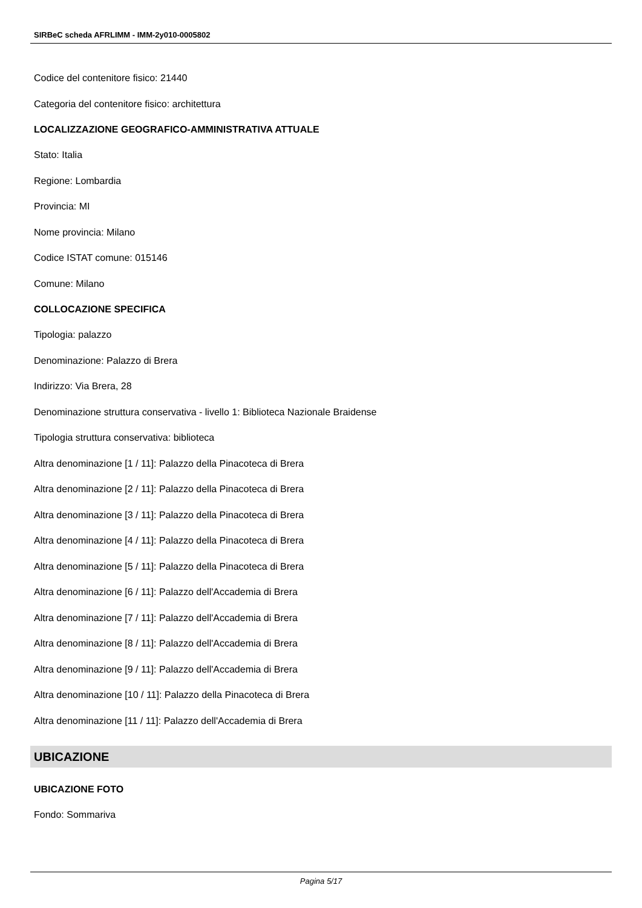SIRBeC scheda AFRLIMM - IMM-2y010-0005802
Codice del contenitore fisico: 21440
Categoria del contenitore fisico: architettura
LOCALIZZAZIONE GEOGRAFICO-AMMINISTRATIVA ATTUALE
Stato: Italia
Regione: Lombardia
Provincia: MI
Nome provincia: Milano
Codice ISTAT comune: 015146
Comune: Milano
COLLOCAZIONE SPECIFICA
Tipologia: palazzo
Denominazione: Palazzo di Brera
Indirizzo: Via Brera, 28
Denominazione struttura conservativa - livello 1: Biblioteca Nazionale Braidense
Tipologia struttura conservativa: biblioteca
Altra denominazione [1 / 11]: Palazzo della Pinacoteca di Brera
Altra denominazione [2 / 11]: Palazzo della Pinacoteca di Brera
Altra denominazione [3 / 11]: Palazzo della Pinacoteca di Brera
Altra denominazione [4 / 11]: Palazzo della Pinacoteca di Brera
Altra denominazione [5 / 11]: Palazzo della Pinacoteca di Brera
Altra denominazione [6 / 11]: Palazzo dell'Accademia di Brera
Altra denominazione [7 / 11]: Palazzo dell'Accademia di Brera
Altra denominazione [8 / 11]: Palazzo dell'Accademia di Brera
Altra denominazione [9 / 11]: Palazzo dell'Accademia di Brera
Altra denominazione [10 / 11]: Palazzo della Pinacoteca di Brera
Altra denominazione [11 / 11]: Palazzo dell'Accademia di Brera
UBICAZIONE
UBICAZIONE FOTO
Fondo: Sommariva
Pagina 5/17